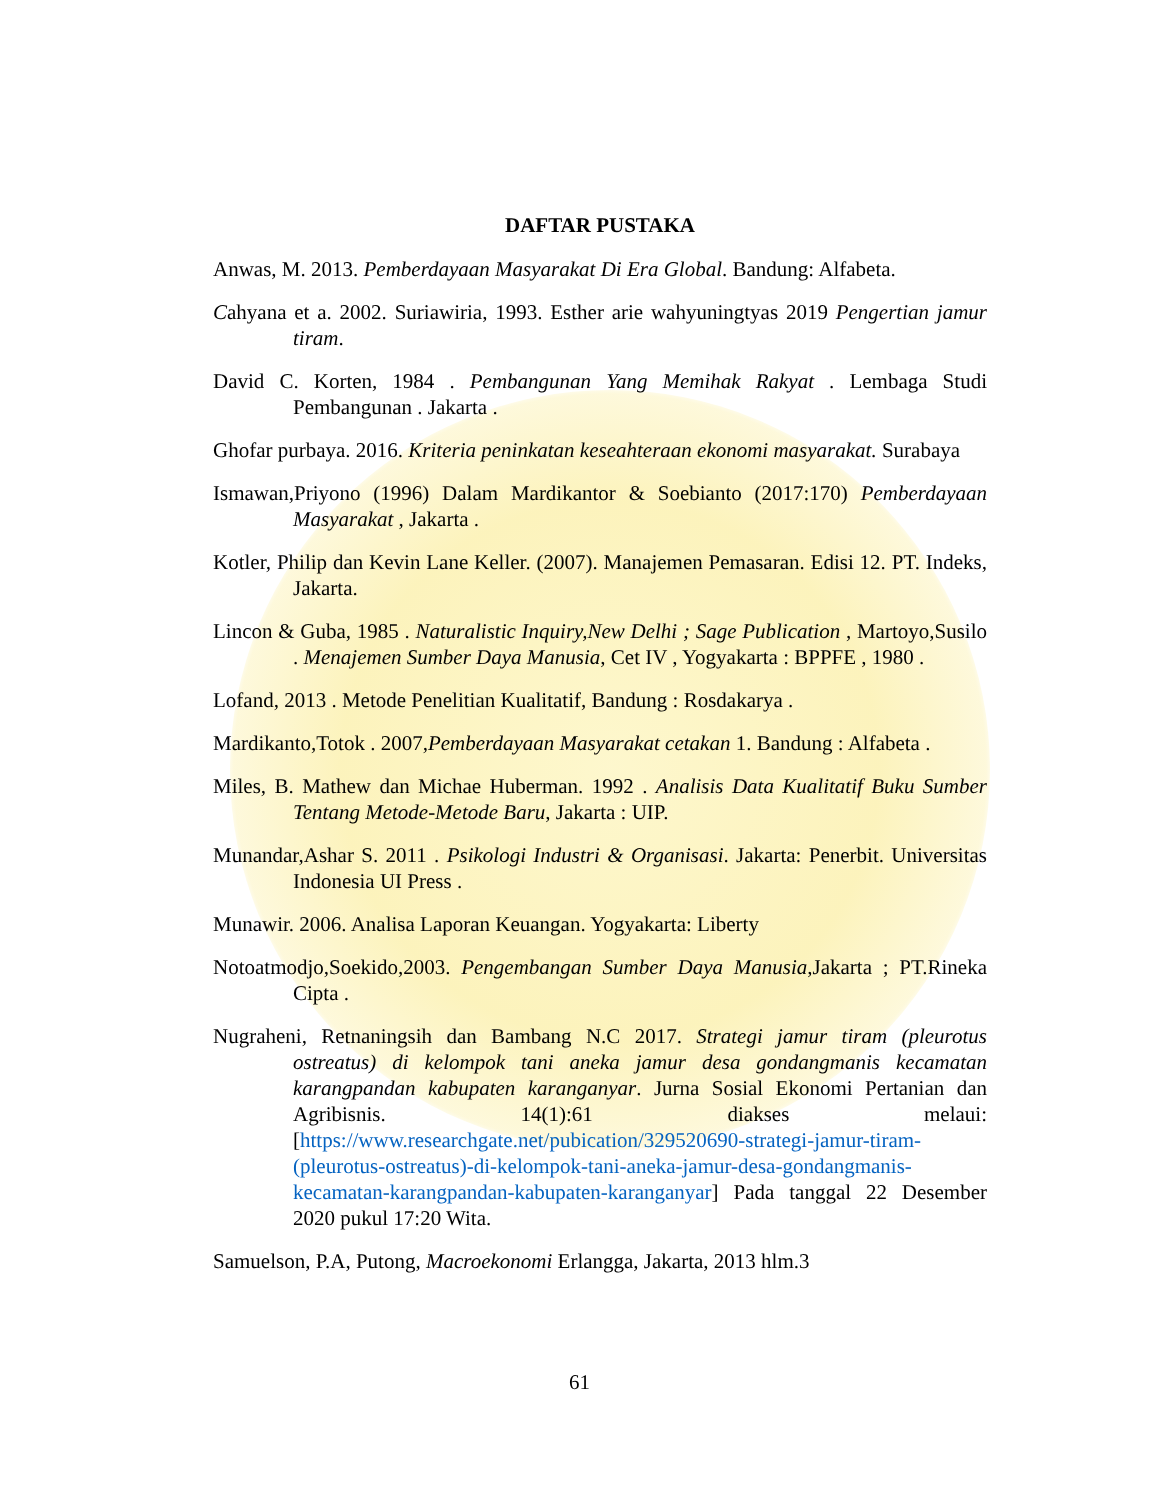DAFTAR PUSTAKA
Anwas, M. 2013. Pemberdayaan Masyarakat Di Era Global. Bandung: Alfabeta.
Cahyana et a. 2002. Suriawiria, 1993. Esther arie wahyuningtyas 2019 Pengertian jamur tiram.
David C. Korten, 1984 . Pembangunan Yang Memihak Rakyat . Lembaga Studi Pembangunan . Jakarta .
Ghofar purbaya. 2016. Kriteria peninkatan keseahteraan ekonomi masyarakat. Surabaya
Ismawan,Priyono (1996) Dalam Mardikantor & Soebianto (2017:170) Pemberdayaan Masyarakat , Jakarta .
Kotler, Philip dan Kevin Lane Keller. (2007). Manajemen Pemasaran. Edisi 12. PT. Indeks, Jakarta.
Lincon & Guba, 1985 . Naturalistic Inquiry,New Delhi ; Sage Publication , Martoyo,Susilo . Menajemen Sumber Daya Manusia, Cet IV , Yogyakarta : BPPFE , 1980 .
Lofand, 2013 . Metode Penelitian Kualitatif, Bandung : Rosdakarya .
Mardikanto,Totok . 2007,Pemberdayaan Masyarakat cetakan 1. Bandung : Alfabeta .
Miles, B. Mathew dan Michae Huberman. 1992 . Analisis Data Kualitatif Buku Sumber Tentang Metode-Metode Baru, Jakarta : UIP.
Munandar,Ashar S. 2011 . Psikologi Industri & Organisasi. Jakarta: Penerbit. Universitas Indonesia UI Press .
Munawir. 2006. Analisa Laporan Keuangan. Yogyakarta: Liberty
Notoatmodjo,Soekido,2003. Pengembangan Sumber Daya Manusia,Jakarta ; PT.Rineka Cipta .
Nugraheni, Retnaningsih dan Bambang N.C 2017. Strategi jamur tiram (pleurotus ostreatus) di kelompok tani aneka jamur desa gondangmanis kecamatan karangpandan kabupaten karanganyar. Jurna Sosial Ekonomi Pertanian dan Agribisnis. 14(1):61 diakses melaui: [https://www.researchgate.net/pubication/329520690-strategi-jamur-tiram-(pleurotus-ostreatus)-di-kelompok-tani-aneka-jamur-desa-gondangmanis-kecamatan-karangpandan-kabupaten-karanganyar] Pada tanggal 22 Desember 2020 pukul 17:20 Wita.
Samuelson, P.A, Putong, Macroekonomi Erlangga, Jakarta, 2013 hlm.3
61